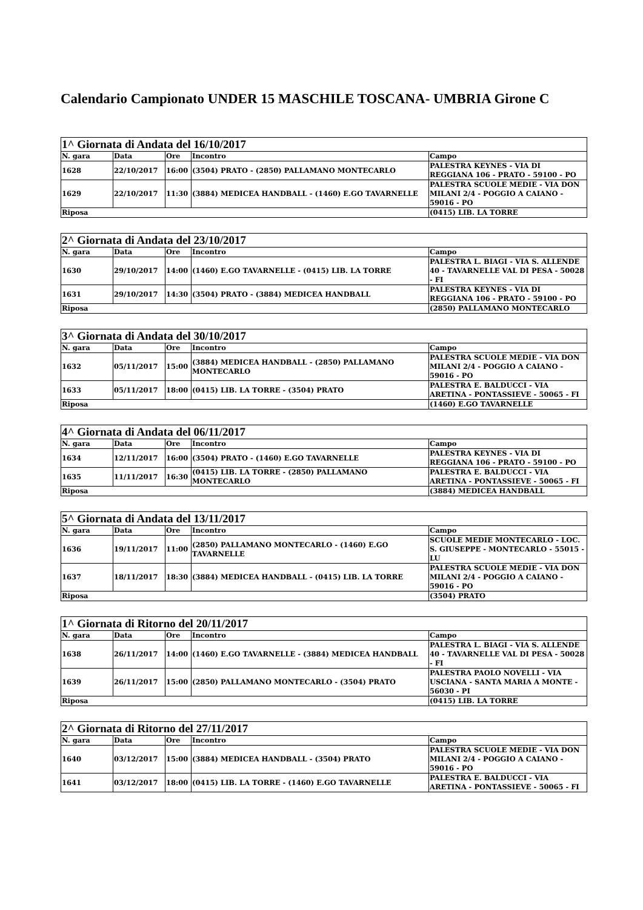Calendario Campionato UNDER 15 MASCHILE TOSCANA- UMBRIA Girone C
| 1^ Giornata di Andata del 16/10/2017 | | | | |
| --- | --- | --- | --- | --- |
| N. gara | Data | Ore | Incontro | Campo |
| 1628 | 22/10/2017 | 16:00 | (3504) PRATO - (2850) PALLAMANO MONTECARLO | PALESTRA KEYNES - VIA DI REGGIANA 106 - PRATO - 59100 - PO |
| 1629 | 22/10/2017 | 11:30 | (3884) MEDICEA HANDBALL - (1460) E.GO TAVARNELLE | PALESTRA SCUOLE MEDIE - VIA DON MILANI 2/4 - POGGIO A CAIANO - 59016 - PO |
| Riposa | | | | (0415) LIB. LA TORRE |
| 2^ Giornata di Andata del 23/10/2017 | | | | |
| --- | --- | --- | --- | --- |
| N. gara | Data | Ore | Incontro | Campo |
| 1630 | 29/10/2017 | 14:00 | (1460) E.GO TAVARNELLE - (0415) LIB. LA TORRE | PALESTRA L. BIAGI - VIA S. ALLENDE 40 - TAVARNELLE VAL DI PESA - 50028 - FI |
| 1631 | 29/10/2017 | 14:30 | (3504) PRATO - (3884) MEDICEA HANDBALL | PALESTRA KEYNES - VIA DI REGGIANA 106 - PRATO - 59100 - PO |
| Riposa | | | | (2850) PALLAMANO MONTECARLO |
| 3^ Giornata di Andata del 30/10/2017 | | | | |
| --- | --- | --- | --- | --- |
| N. gara | Data | Ore | Incontro | Campo |
| 1632 | 05/11/2017 | 15:00 | (3884) MEDICEA HANDBALL - (2850) PALLAMANO MONTECARLO | PALESTRA SCUOLE MEDIE - VIA DON MILANI 2/4 - POGGIO A CAIANO - 59016 - PO |
| 1633 | 05/11/2017 | 18:00 | (0415) LIB. LA TORRE - (3504) PRATO | PALESTRA E. BALDUCCI - VIA ARETINA - PONTASSIEVE - 50065 - FI |
| Riposa | | | | (1460) E.GO TAVARNELLE |
| 4^ Giornata di Andata del 06/11/2017 | | | | |
| --- | --- | --- | --- | --- |
| N. gara | Data | Ore | Incontro | Campo |
| 1634 | 12/11/2017 | 16:00 | (3504) PRATO - (1460) E.GO TAVARNELLE | PALESTRA KEYNES - VIA DI REGGIANA 106 - PRATO - 59100 - PO |
| 1635 | 11/11/2017 | 16:30 | (0415) LIB. LA TORRE - (2850) PALLAMANO MONTECARLO | PALESTRA E. BALDUCCI - VIA ARETINA - PONTASSIEVE - 50065 - FI |
| Riposa | | | | (3884) MEDICEA HANDBALL |
| 5^ Giornata di Andata del 13/11/2017 | | | | |
| --- | --- | --- | --- | --- |
| N. gara | Data | Ore | Incontro | Campo |
| 1636 | 19/11/2017 | 11:00 | (2850) PALLAMANO MONTECARLO - (1460) E.GO TAVARNELLE | SCUOLE MEDIE MONTECARLO - LOC. S. GIUSEPPE - MONTECARLO - 55015 - LU |
| 1637 | 18/11/2017 | 18:30 | (3884) MEDICEA HANDBALL - (0415) LIB. LA TORRE | PALESTRA SCUOLE MEDIE - VIA DON MILANI 2/4 - POGGIO A CAIANO - 59016 - PO |
| Riposa | | | | (3504) PRATO |
| 1^ Giornata di Ritorno del 20/11/2017 | | | | |
| --- | --- | --- | --- | --- |
| N. gara | Data | Ore | Incontro | Campo |
| 1638 | 26/11/2017 | 14:00 | (1460) E.GO TAVARNELLE - (3884) MEDICEA HANDBALL | PALESTRA L. BIAGI - VIA S. ALLENDE 40 - TAVARNELLE VAL DI PESA - 50028 - FI |
| 1639 | 26/11/2017 | 15:00 | (2850) PALLAMANO MONTECARLO - (3504) PRATO | PALESTRA PAOLO NOVELLI - VIA USCIANA - SANTA MARIA A MONTE - 56030 - PI |
| Riposa | | | | (0415) LIB. LA TORRE |
| 2^ Giornata di Ritorno del 27/11/2017 | | | | |
| --- | --- | --- | --- | --- |
| N. gara | Data | Ore | Incontro | Campo |
| 1640 | 03/12/2017 | 15:00 | (3884) MEDICEA HANDBALL - (3504) PRATO | PALESTRA SCUOLE MEDIE - VIA DON MILANI 2/4 - POGGIO A CAIANO - 59016 - PO |
| 1641 | 03/12/2017 | 18:00 | (0415) LIB. LA TORRE - (1460) E.GO TAVARNELLE | PALESTRA E. BALDUCCI - VIA ARETINA - PONTASSIEVE - 50065 - FI |